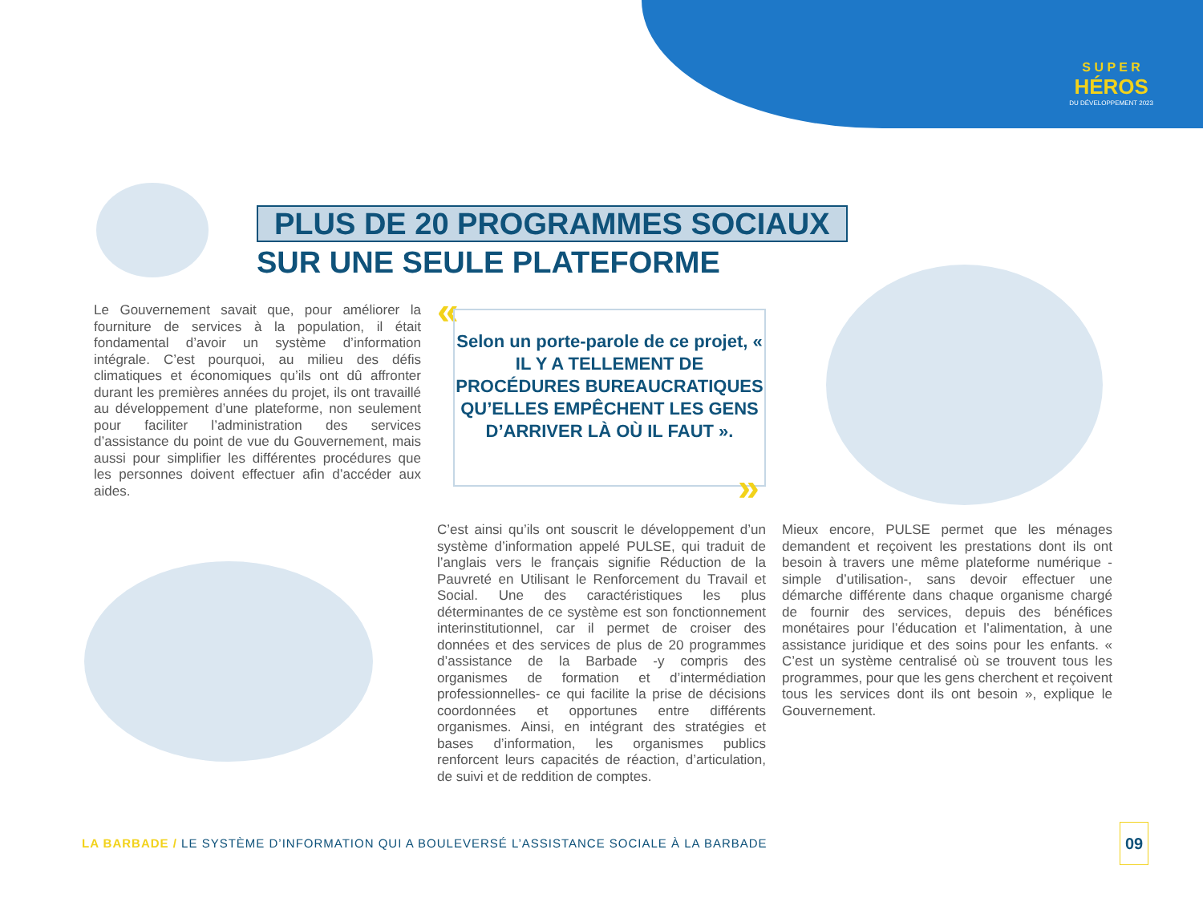S U P E R
HÉROS
DU DÉVELOPPEMENT 2023
PLUS DE 20 PROGRAMMES SOCIAUX
SUR UNE SEULE PLATEFORME
Le Gouvernement savait que, pour améliorer la fourniture de services à la population, il était fondamental d’avoir un système d’information intégrale. C’est pourquoi, au milieu des défis climatiques et économiques qu’ils ont dû affronter durant les premières années du projet, ils ont travaillé au développement d’une plateforme, non seulement pour faciliter l’administration des services d’assistance du point de vue du Gouvernement, mais aussi pour simplifier les différentes procédures que les personnes doivent effectuer afin d’accéder aux aides.
«
Selon un porte-parole de ce projet, « IL Y A TELLEMENT DE PROCÉDURES BUREAUCRATIQUES QU’ELLES EMPÊCHENT LES GENS D’ARRIVER LÀ OÙ IL FAUT ».
»
C’est ainsi qu’ils ont souscrit le développement d’un système d’information appelé PULSE, qui traduit de l’anglais vers le français signifie Réduction de la Pauvreté en Utilisant le Renforcement du Travail et Social. Une des caractéristiques les plus déterminantes de ce système est son fonctionnement interinstitutionnel, car il permet de croiser des données et des services de plus de 20 programmes d’assistance de la Barbade -y compris des organismes de formation et d’intermédiation professionnelles- ce qui facilite la prise de décisions coordonnées et opportunes entre différents organismes. Ainsi, en intégrant des stratégies et bases d’information, les organismes publics renforcent leurs capacités de réaction, d’articulation, de suivi et de reddition de comptes.
Mieux encore, PULSE permet que les ménages demandent et reçoivent les prestations dont ils ont besoin à travers une même plateforme numérique -simple d’utilisation-, sans devoir effectuer une démarche différente dans chaque organisme chargé de fournir des services, depuis des bénéfices monétaires pour l’éducation et l’alimentation, à une assistance juridique et des soins pour les enfants. « C’est un système centralisé où se trouvent tous les programmes, pour que les gens cherchent et reçoivent tous les services dont ils ont besoin », explique le Gouvernement.
LA BARBADE / LE SYSTÈME D’INFORMATION QUI A BOULEVERSÉ L’ASSISTANCE SOCIALE À LA BARBADE
09